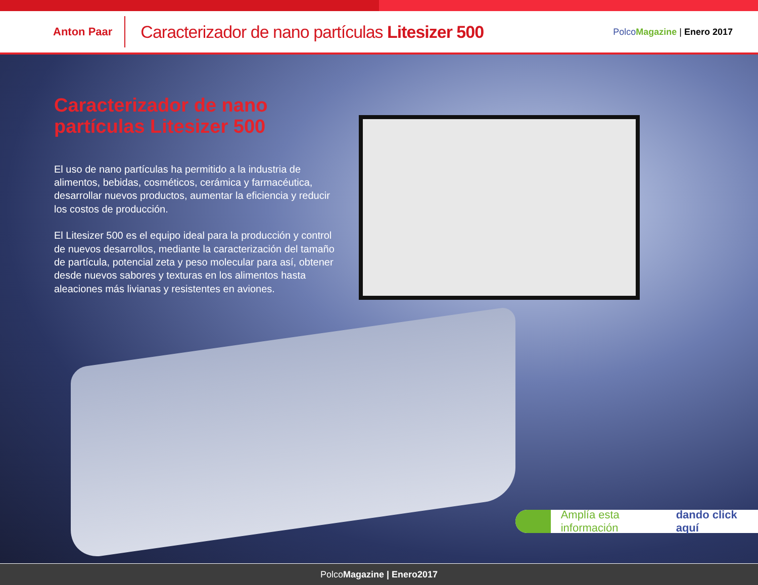Anton Paar
Caracterizador de nano partículas Litesizer 500
Polco Magazine | Enero 2017
Caracterizador de nano partículas Litesizer 500
El uso de nano partículas ha permitido a la industria de alimentos, bebidas, cosméticos, cerámica y farmacéutica, desarrollar nuevos productos, aumentar la eficiencia y reducir los costos de producción.
El Litesizer 500 es el equipo ideal para la producción y control de nuevos desarrollos, mediante la caracterización del tamaño de partícula, potencial zeta y peso molecular para así, obtener desde nuevos sabores y texturas en los alimentos hasta aleaciones más livianas y resistentes en aviones.
Amplía esta información dando click aquí
PolcoMagazine | Enero2017